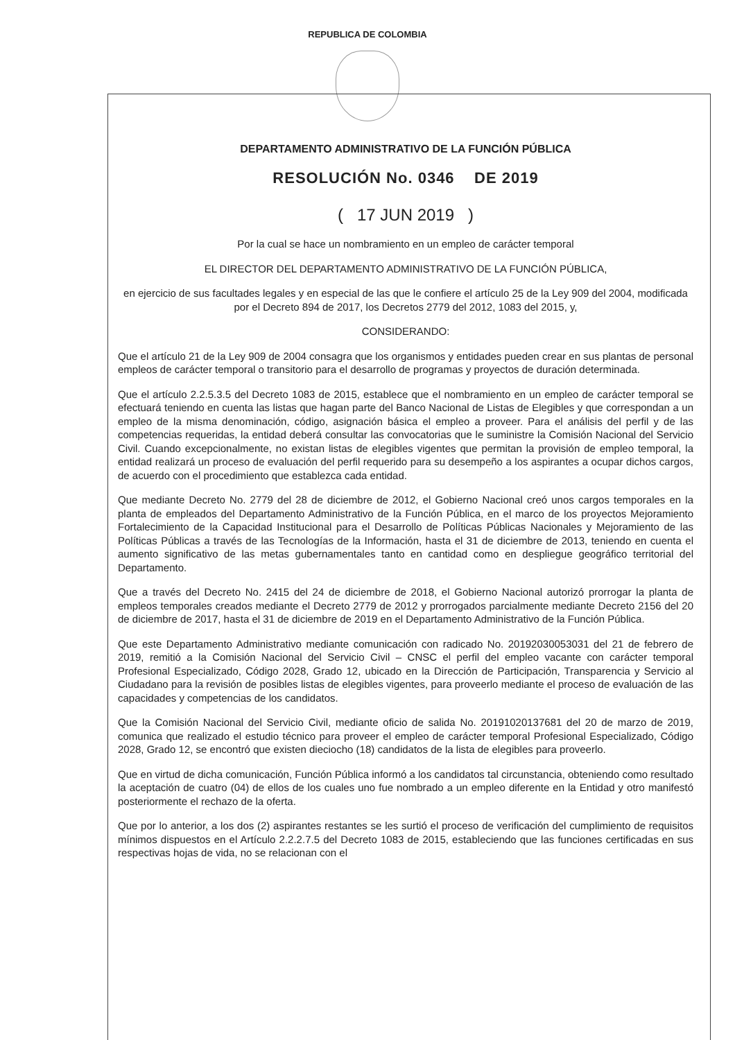REPUBLICA DE COLOMBIA
DEPARTAMENTO ADMINISTRATIVO DE LA FUNCIÓN PÚBLICA
RESOLUCIÓN No. 0346 DE 2019
( 17 JUN 2019 )
Por la cual se hace un nombramiento en un empleo de carácter temporal
EL DIRECTOR DEL DEPARTAMENTO ADMINISTRATIVO DE LA FUNCIÓN PÚBLICA,
en ejercicio de sus facultades legales y en especial de las que le confiere el artículo 25 de la Ley 909 del 2004, modificada por el Decreto 894 de 2017, los Decretos 2779 del 2012, 1083 del 2015, y,
CONSIDERANDO:
Que el artículo 21 de la Ley 909 de 2004 consagra que los organismos y entidades pueden crear en sus plantas de personal empleos de carácter temporal o transitorio para el desarrollo de programas y proyectos de duración determinada.
Que el artículo 2.2.5.3.5 del Decreto 1083 de 2015, establece que el nombramiento en un empleo de carácter temporal se efectuará teniendo en cuenta las listas que hagan parte del Banco Nacional de Listas de Elegibles y que correspondan a un empleo de la misma denominación, código, asignación básica el empleo a proveer. Para el análisis del perfil y de las competencias requeridas, la entidad deberá consultar las convocatorias que le suministre la Comisión Nacional del Servicio Civil. Cuando excepcionalmente, no existan listas de elegibles vigentes que permitan la provisión de empleo temporal, la entidad realizará un proceso de evaluación del perfil requerido para su desempeño a los aspirantes a ocupar dichos cargos, de acuerdo con el procedimiento que establezca cada entidad.
Que mediante Decreto No. 2779 del 28 de diciembre de 2012, el Gobierno Nacional creó unos cargos temporales en la planta de empleados del Departamento Administrativo de la Función Pública, en el marco de los proyectos Mejoramiento Fortalecimiento de la Capacidad Institucional para el Desarrollo de Políticas Públicas Nacionales y Mejoramiento de las Políticas Públicas a través de las Tecnologías de la Información, hasta el 31 de diciembre de 2013, teniendo en cuenta el aumento significativo de las metas gubernamentales tanto en cantidad como en despliegue geográfico territorial del Departamento.
Que a través del Decreto No. 2415 del 24 de diciembre de 2018, el Gobierno Nacional autorizó prorrogar la planta de empleos temporales creados mediante el Decreto 2779 de 2012 y prorrogados parcialmente mediante Decreto 2156 del 20 de diciembre de 2017, hasta el 31 de diciembre de 2019 en el Departamento Administrativo de la Función Pública.
Que este Departamento Administrativo mediante comunicación con radicado No. 20192030053031 del 21 de febrero de 2019, remitió a la Comisión Nacional del Servicio Civil – CNSC el perfil del empleo vacante con carácter temporal Profesional Especializado, Código 2028, Grado 12, ubicado en la Dirección de Participación, Transparencia y Servicio al Ciudadano para la revisión de posibles listas de elegibles vigentes, para proveerlo mediante el proceso de evaluación de las capacidades y competencias de los candidatos.
Que la Comisión Nacional del Servicio Civil, mediante oficio de salida No. 20191020137681 del 20 de marzo de 2019, comunica que realizado el estudio técnico para proveer el empleo de carácter temporal Profesional Especializado, Código 2028, Grado 12, se encontró que existen dieciocho (18) candidatos de la lista de elegibles para proveerlo.
Que en virtud de dicha comunicación, Función Pública informó a los candidatos tal circunstancia, obteniendo como resultado la aceptación de cuatro (04) de ellos de los cuales uno fue nombrado a un empleo diferente en la Entidad y otro manifestó posteriormente el rechazo de la oferta.
Que por lo anterior, a los dos (2) aspirantes restantes se les surtió el proceso de verificación del cumplimiento de requisitos mínimos dispuestos en el Artículo 2.2.2.7.5 del Decreto 1083 de 2015, estableciendo que las funciones certificadas en sus respectivas hojas de vida, no se relacionan con el